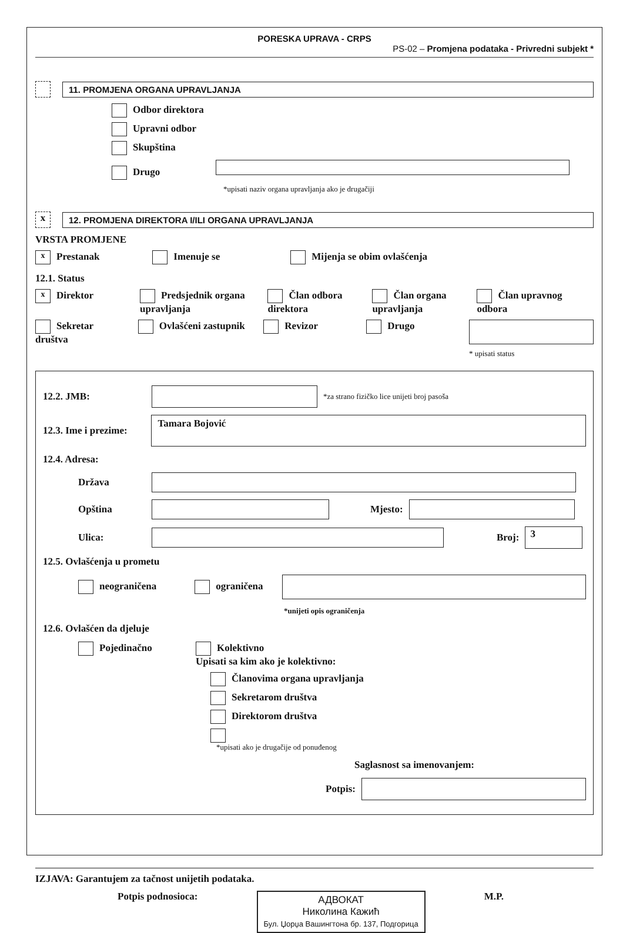PORESKA UPRAVA - CRPS
PS-02 – Promjena podataka - Privredni subjekt *
11. PROMJENA ORGANA UPRAVLJANJA
Odbor direktora
Upravni odbor
Skupština
Drugo
*upisati naziv organa upravljanja ako je drugačiji
x
12. PROMJENA DIREKTORA I/ILI ORGANA UPRAVLJANJA
VRSTA PROMJENE
x Prestanak Imenuje se Mijenja se obim ovlašćenja
12.1. Status
x Direktor Predsjednik organa upravljanja Član odbora direktora Član organa upravljanja Član upravnog odbora
Sekretar društva Ovlašćeni zastupnik Revizor Drugo
* upisati status
12.2. JMB: *za strano fizičko lice unijeti broj pasoša
12.3. Ime i prezime: Tamara Bojović
12.4. Adresa:
Država
Opština Mjesto:
Ulica: Broj: 3
12.5. Ovlašćenja u prometu
neograničena ograničena
*unijeti opis ograničenja
12.6. Ovlašćen da djeluje
Pojedinačno Kolektivno
Upisati sa kim ako je kolektivno:
Članovima organa upravljanja
Sekretarom društva
Direktorom društva
*upisati ako je drugačije od ponuđenog
Saglasnost sa imenovanjem:
Potpis:
IZJAVA: Garantujem za tačnost unijetih podataka.
Potpis podnosioca: АДВОКАТ
Николина Кажић
Бул. Џорџа Вашингтона бр. 137, Подгорица M.P.